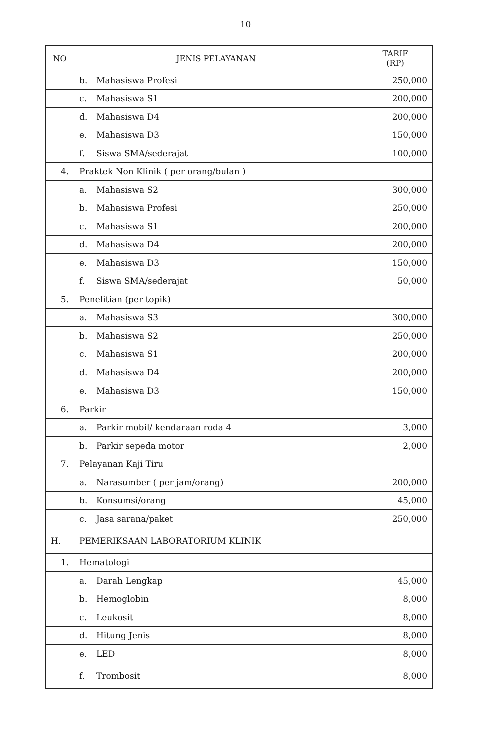10
| NO | JENIS PELAYANAN | TARIF (RP) |
| --- | --- | --- |
| | b. Mahasiswa Profesi | 250,000 |
| | c. Mahasiswa S1 | 200,000 |
| | d. Mahasiswa D4 | 200,000 |
| | e. Mahasiswa D3 | 150,000 |
| | f. Siswa SMA/sederajat | 100,000 |
| 4. | Praktek Non Klinik ( per orang/bulan ) | |
| | a. Mahasiswa S2 | 300,000 |
| | b. Mahasiswa Profesi | 250,000 |
| | c. Mahasiswa S1 | 200,000 |
| | d. Mahasiswa D4 | 200,000 |
| | e. Mahasiswa D3 | 150,000 |
| | f. Siswa SMA/sederajat | 50,000 |
| 5. | Penelitian (per topik) | |
| | a. Mahasiswa S3 | 300,000 |
| | b. Mahasiswa S2 | 250,000 |
| | c. Mahasiswa S1 | 200,000 |
| | d. Mahasiswa D4 | 200,000 |
| | e. Mahasiswa D3 | 150,000 |
| 6. | Parkir | |
| | a. Parkir mobil/ kendaraan roda 4 | 3,000 |
| | b. Parkir sepeda motor | 2,000 |
| 7. | Pelayanan Kaji Tiru | |
| | a. Narasumber ( per jam/orang) | 200,000 |
| | b. Konsumsi/orang | 45,000 |
| | c. Jasa sarana/paket | 250,000 |
| H. | PEMERIKSAAN LABORATORIUM KLINIK | |
| 1. | Hematologi | |
| | a. Darah Lengkap | 45,000 |
| | b. Hemoglobin | 8,000 |
| | c. Leukosit | 8,000 |
| | d. Hitung Jenis | 8,000 |
| | e. LED | 8,000 |
| | f. Trombosit | 8,000 |